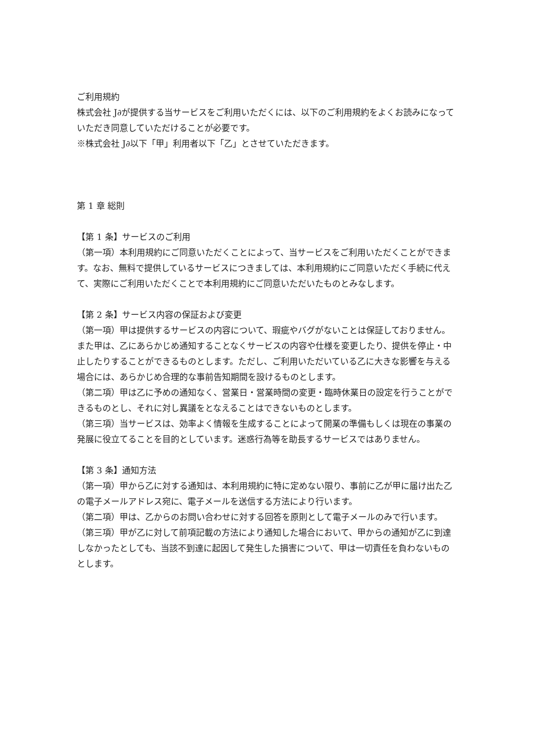ご利用規約
株式会社 J∂が提供する当サービスをご利用いただくには、以下のご利用規約をよくお読みになっていただき同意していただけることが必要です。
※株式会社 J∂以下「甲」利用者以下「乙」とさせていただきます。
第 1 章 総則
【第 1 条】サービスのご利用
（第一項）本利用規約にご同意いただくことによって、当サービスをご利用いただくことができます。なお、無料で提供しているサービスにつきましては、本利用規約にご同意いただく手続に代えて、実際にご利用いただくことで本利用規約にご同意いただいたものとみなします。
【第 2 条】サービス内容の保証および変更
（第一項）甲は提供するサービスの内容について、瑕疵やバグがないことは保証しておりません。また甲は、乙にあらかじめ通知することなくサービスの内容や仕様を変更したり、提供を停止・中止したりすることができるものとします。ただし、ご利用いただいている乙に大きな影響を与える場合には、あらかじめ合理的な事前告知期間を設けるものとします。
（第二項）甲は乙に予めの通知なく、営業日・営業時間の変更・臨時休業日の設定を行うことができるものとし、それに対し異議をとなえることはできないものとします。
（第三項）当サービスは、効率よく情報を生成することによって開業の準備もしくは現在の事業の発展に役立てることを目的としています。迷惑行為等を助長するサービスではありません。
【第 3 条】通知方法
（第一項）甲から乙に対する通知は、本利用規約に特に定めない限り、事前に乙が甲に届け出た乙の電子メールアドレス宛に、電子メールを送信する方法により行います。
（第二項）甲は、乙からのお問い合わせに対する回答を原則として電子メールのみで行います。
（第三項）甲が乙に対して前項記載の方法により通知した場合において、甲からの通知が乙に到達しなかったとしても、当該不到達に起因して発生した損害について、甲は一切責任を負わないものとします。